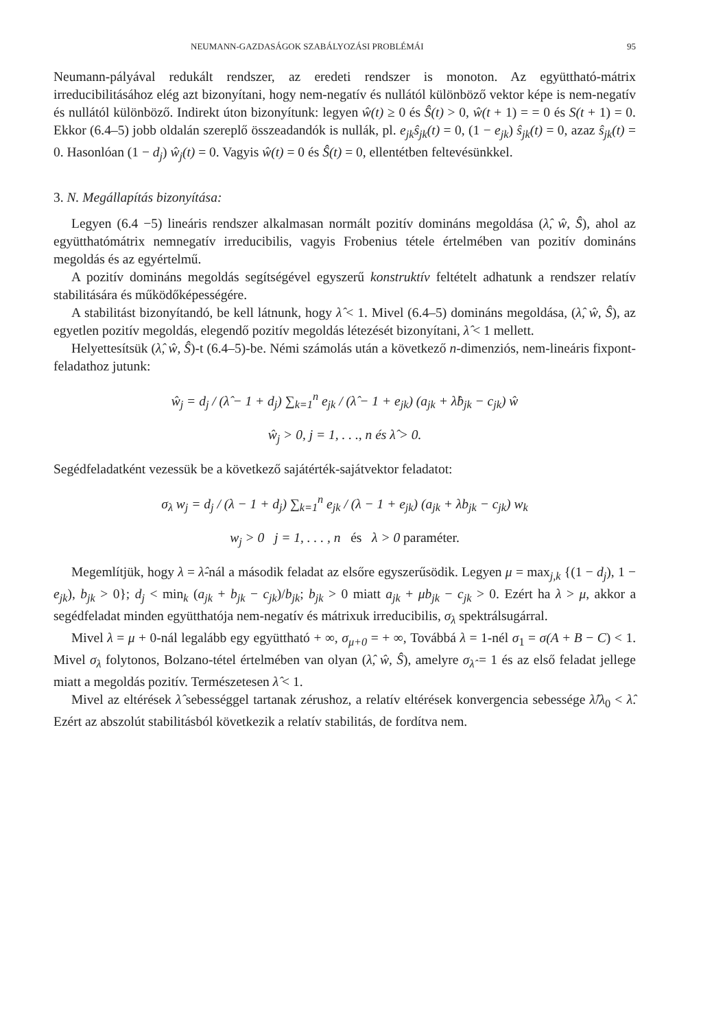NEUMANN-GAZDASÁGOK SZABÁLYOZÁSI PROBLÉMÁI 95
Neumann-pályával redukált rendszer, az eredeti rendszer is monoton. Az együttható-mátrix irreducibilitásához elég azt bizonyítani, hogy nem-negatív és nullától különböző vektor képe is nem-negatív és nullától különböző. Indirekt úton bizonyítunk: legyen ŵ(t) ≥ 0 és Ŝ(t) > 0, ŵ(t + 1) = = 0 és S(t + 1) = 0. Ekkor (6.4–5) jobb oldalán szereplő összeadandók is nullák, pl. e<sub>jk</sub>ŝ<sub>jk</sub>(t) = 0, (1 − e<sub>jk</sub>) ŝ<sub>jk</sub>(t) = 0, azaz ŝ<sub>jk</sub>(t) = 0. Hasonlóan (1 − d<sub>j</sub>) ŵ<sub>j</sub>(t) = 0. Vagyis ŵ(t) = 0 és Ŝ(t) = 0, ellentétben feltevésünkkel.
3. N. Megállapítás bizonyítása:
Legyen (6.4 −5) lineáris rendszer alkalmasan normált pozitív domináns megoldása (λ̂, ŵ, Ŝ), ahol az együtthatómátrix nemnegatív irreducibilis, vagyis Frobenius tétele értelmében van pozitív domináns megoldás és az egyértelmű.
A pozitív domináns megoldás segítségével egyszerű konstruktív feltételt adhatunk a rendszer relatív stabilitására és működőképességére.
A stabilitást bizonyítandó, be kell látnunk, hogy λ̂ < 1. Mivel (6.4–5) domináns megoldása, (λ̂, ŵ, Ŝ), az egyetlen pozitív megoldás, elegendő pozitív megoldás létezését bizonyítani, λ̂ < 1 mellett.
Helyettesítsük (λ̂, ŵ, Ŝ)-t (6.4–5)-be. Némi számolás után a következő n-dimenziós, nem-lineáris fixpont-feladathoz jutunk:
ŵ<sub>j</sub> = d<sub>j</sub> / (λ̂ − 1 + d<sub>j</sub>) ∑<sub>k=1</sub><sup>n</sup> e<sub>jk</sub> / (λ̂ − 1 + e<sub>jk</sub>) (a<sub>jk</sub> + λ̂b<sub>jk</sub> − c<sub>jk</sub>) ŵ
ŵ<sub>j</sub> > 0, j = 1, . . ., n és λ̂ > 0.
Segédfeladatként vezessük be a következő sajátérték-sajátvektor feladatot:
σ<sub>λ</sub> w<sub>j</sub> = d<sub>j</sub> / (λ − 1 + d<sub>j</sub>) ∑<sub>k=1</sub><sup>n</sup> e<sub>jk</sub> / (λ − 1 + e<sub>jk</sub>) (a<sub>jk</sub> + λb<sub>jk</sub> − c<sub>jk</sub>) w<sub>k</sub>
w<sub>j</sub> > 0 j = 1, . . . , n és λ > 0 paraméter.
Megemlítjük, hogy λ = λ̂-nál a második feladat az elsőre egyszerűsödik. Legyen μ = max<sub>j,k</sub> {(1 − d<sub>j</sub>), 1 − e<sub>jk</sub>), b<sub>jk</sub> > 0}; d<sub>j</sub> < min<sub>k</sub> (a<sub>jk</sub> + b<sub>jk</sub> − c<sub>jk</sub>)/b<sub>jk</sub>; b<sub>jk</sub> > 0 miatt a<sub>jk</sub> + μb<sub>jk</sub> − c<sub>jk</sub> > 0. Ezért ha λ > μ, akkor a segédfeladat minden együtthatója nem-negatív és mátrixuk irreducibilis, σ<sub>λ</sub> spektrálsugárral.
Mivel λ = μ + 0-nál legalább egy együttható + ∞, σ<sub>μ+0</sub> = + ∞, Továbbá λ = 1-nél σ<sub>1</sub> = σ(A + B − C) < 1. Mivel σ<sub>λ</sub> folytonos, Bolzano-tétel értelmében van olyan (λ̂, ŵ, Ŝ), amelyre σ<sub>λ̂</sub> = 1 és az első feladat jellege miatt a megoldás pozitív. Természetesen λ̂ < 1.
Mivel az eltérések λ̂ sebességgel tartanak zérushoz, a relatív eltérések konvergencia sebessége λ̂/λ<sub>0</sub> < λ̂. Ezért az abszolút stabilitásból következik a relatív stabilitás, de fordítva nem.